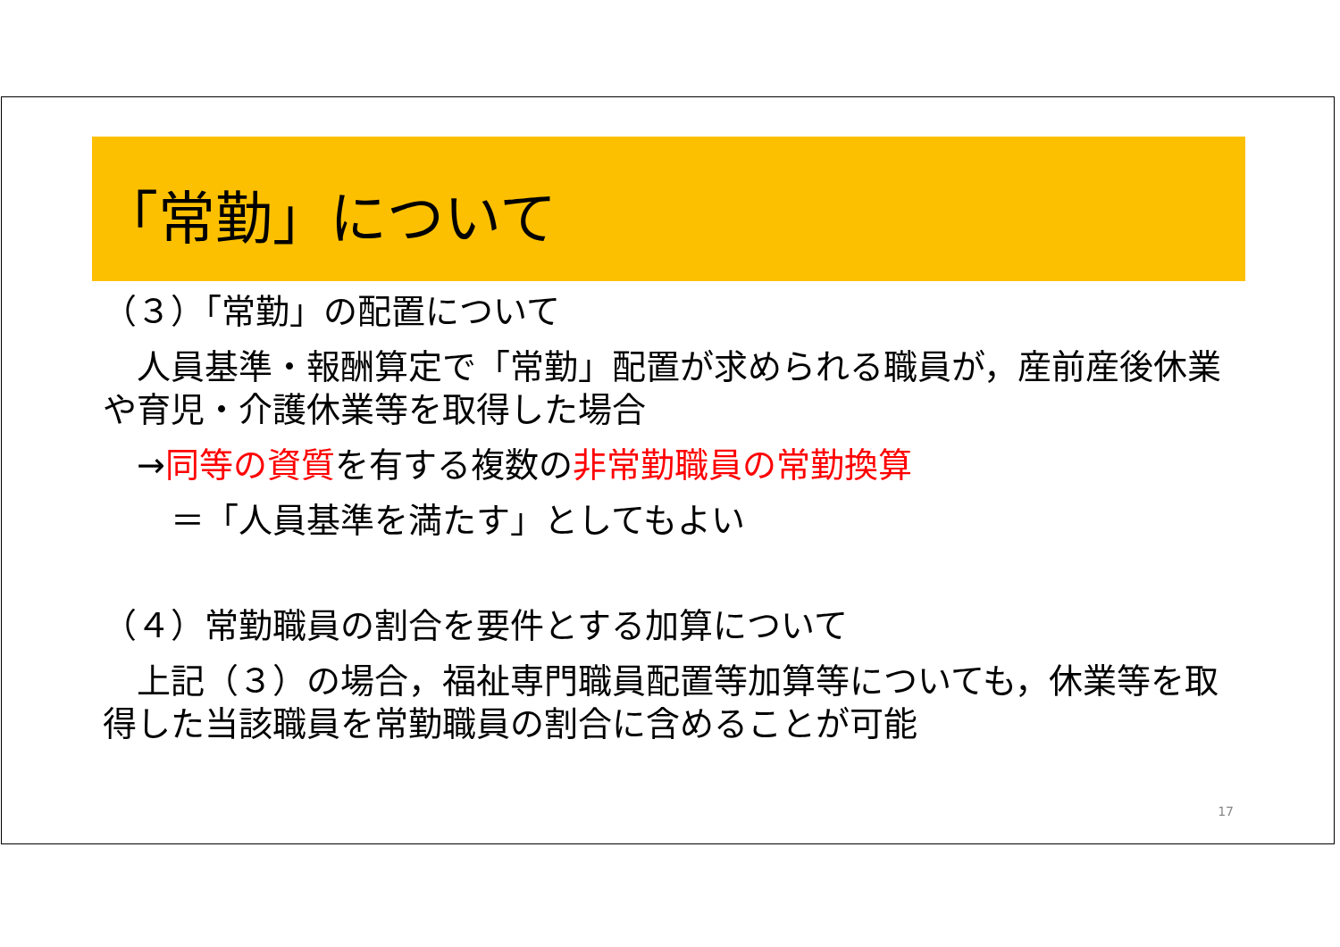「常勤」について
（３）「常勤」の配置について
　人員基準・報酬算定で「常勤」配置が求められる職員が，産前産後休業や育児・介護休業等を取得した場合
　→同等の資質を有する複数の非常勤職員の常勤換算
　　＝「人員基準を満たす」としてもよい
（４）常勤職員の割合を要件とする加算について
　上記（３）の場合，福祉専門職員配置等加算等についても，休業等を取得した当該職員を常勤職員の割合に含めることが可能
17